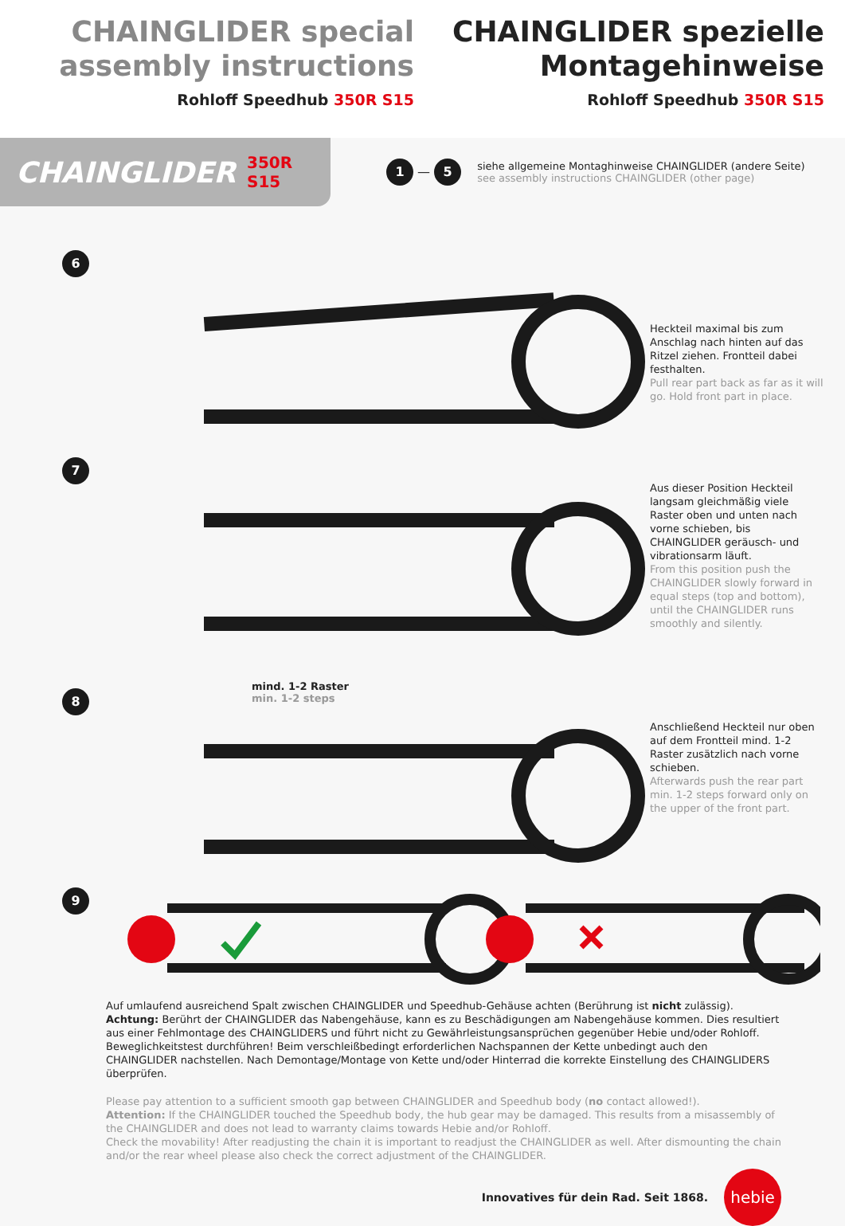CHAINGLIDER special assembly instructions
Rohloff Speedhub 350R S15
CHAINGLIDER spezielle Montagehinweise
Rohloff Speedhub 350R S15
CHAINGLIDER 350R S15
1 — 5
siehe allgemeine Montaghinweise CHAINGLIDER (andere Seite)
see assembly instructions CHAINGLIDER (other page)
6
Heckteil maximal bis zum Anschlag nach hinten auf das Ritzel ziehen. Frontteil dabei festhalten.
Pull rear part back as far as it will go. Hold front part in place.
7
Aus dieser Position Heckteil langsam gleichmäßig viele Raster oben und unten nach vorne schieben, bis CHAINGLIDER geräusch- und vibrationsarm läuft.
From this position push the CHAINGLIDER slowly forward in equal steps (top and bottom), until the CHAINGLIDER runs smoothly and silently.
8
mind. 1-2 Raster
min. 1-2 steps
Anschließend Heckteil nur oben auf dem Frontteil mind. 1-2 Raster zusätzlich nach vorne schieben.
Afterwards push the rear part min. 1-2 steps forward only on the upper of the front part.
9
Auf umlaufend ausreichend Spalt zwischen CHAINGLIDER und Speedhub-Gehäuse achten (Berührung ist nicht zulässig).
Achtung: Berührt der CHAINGLIDER das Nabengehäuse, kann es zu Beschädigungen am Nabengehäuse kommen. Dies resultiert aus einer Fehlmontage des CHAINGLIDERS und führt nicht zu Gewährleistungsansprüchen gegenüber Hebie und/oder Rohloff.
Beweglichkeitstest durchführen! Beim verschleißbedingt erforderlichen Nachspannen der Kette unbedingt auch den CHAINGLIDER nachstellen. Nach Demontage/Montage von Kette und/oder Hinterrad die korrekte Einstellung des CHAINGLIDERS überprüfen.
Please pay attention to a sufficient smooth gap between CHAINGLIDER and Speedhub body (no contact allowed!).
Attention: If the CHAINGLIDER touched the Speedhub body, the hub gear may be damaged. This results from a misassembly of the CHAINGLIDER and does not lead to warranty claims towards Hebie and/or Rohloff.
Check the movability! After readjusting the chain it is important to readjust the CHAINGLIDER as well. After dismounting the chain and/or the rear wheel please also check the correct adjustment of the CHAINGLIDER.
Innovatives für dein Rad. Seit 1868.
hebie